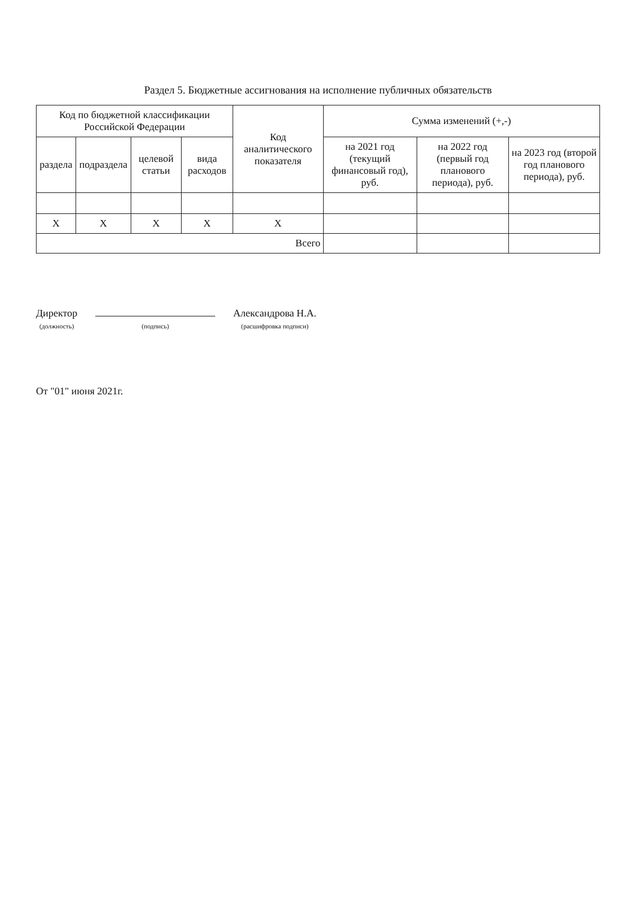Раздел 5. Бюджетные ассигнования на исполнение публичных обязательств
| Код по бюджетной классификации Российской Федерации | | | | Код аналитического показателя | Сумма изменений (+,-) | | |
| --- | --- | --- | --- | --- | --- | --- | --- |
| раздела | подраздела | целевой статьи | вида расходов | | на 2021 год (текущий финансовый год), руб. | на 2022 год (первый год планового периода), руб. | на 2023 год (второй год планового периода), руб. |
| X | X | X | X | X | | | |
| Всего | | | | | | | |
Директор
(должность)
(подпись)
Александрова Н.А.
(расшифровка подписи)
От "01" июня 2021г.